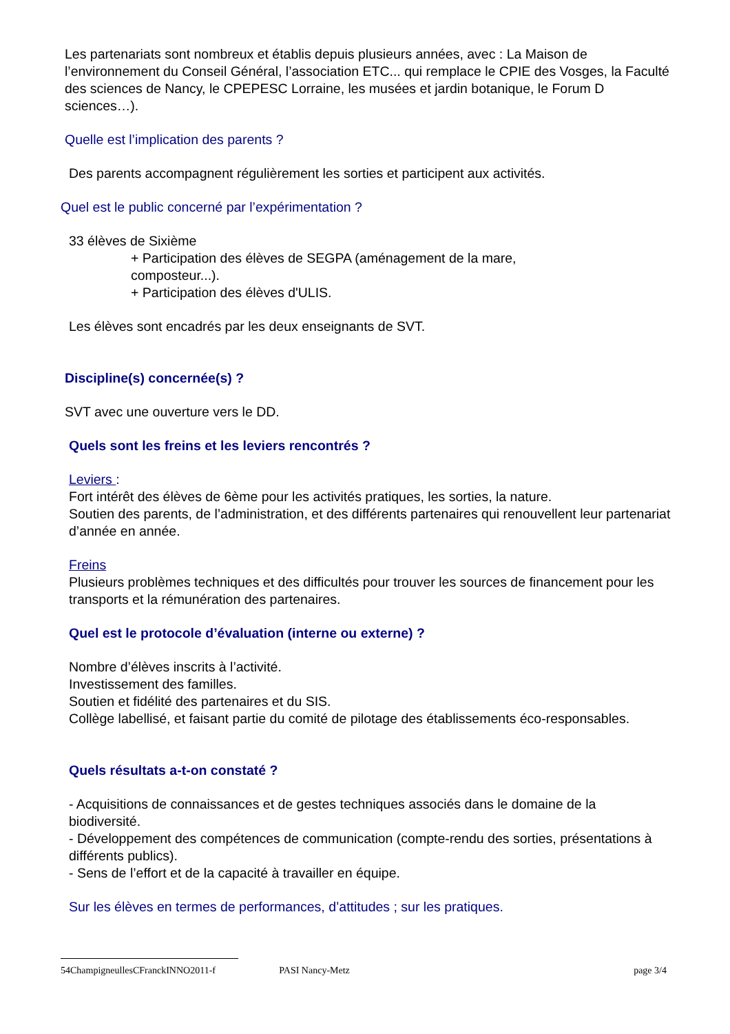Les partenariats sont nombreux et établis depuis plusieurs années, avec : La Maison de l’environnement du Conseil Général, l’association ETC... qui remplace le CPIE des Vosges, la Faculté des sciences de Nancy, le CPEPESC Lorraine, les musées et jardin botanique, le Forum D sciences…).
Quelle est l’implication des parents ?
Des parents accompagnent régulièrement les sorties et participent aux activités.
Quel est le public concerné par l’expérimentation ?
33 élèves de Sixième
+ Participation des élèves de SEGPA (aménagement de la mare,
composteur...).
+ Participation des élèves d'ULIS.
Les élèves sont encadrés par les deux enseignants de SVT.
Discipline(s) concernée(s) ?
SVT avec une ouverture vers le DD.
Quels sont les freins et les leviers rencontrés ?
Leviers :
Fort intérêt des élèves de 6ème pour les activités pratiques, les sorties, la nature.
Soutien des parents, de l’administration, et des différents partenaires qui renouvellent leur partenariat d’année en année.
Freins
Plusieurs problèmes techniques et des difficultés pour trouver les sources de financement pour les transports et la rémunération des partenaires.
Quel est le protocole d’évaluation (interne ou externe) ?
Nombre d’élèves inscrits à l’activité.
Investissement des familles.
Soutien et fidélité des partenaires et du SIS.
Collège labellisé, et faisant partie du comité de pilotage des établissements éco-responsables.
Quels résultats a-t-on constaté ?
- Acquisitions de connaissances et de gestes techniques associés dans le domaine de la biodiversité.
- Développement des compétences de communication (compte-rendu des sorties, présentations à différents publics).
- Sens de l’effort et de la capacité à travailler en équipe.
Sur les élèves en termes de performances, d’attitudes ; sur les pratiques.
54ChampigneullesCFranckINNO2011-f PASI Nancy-Metz page 3/4